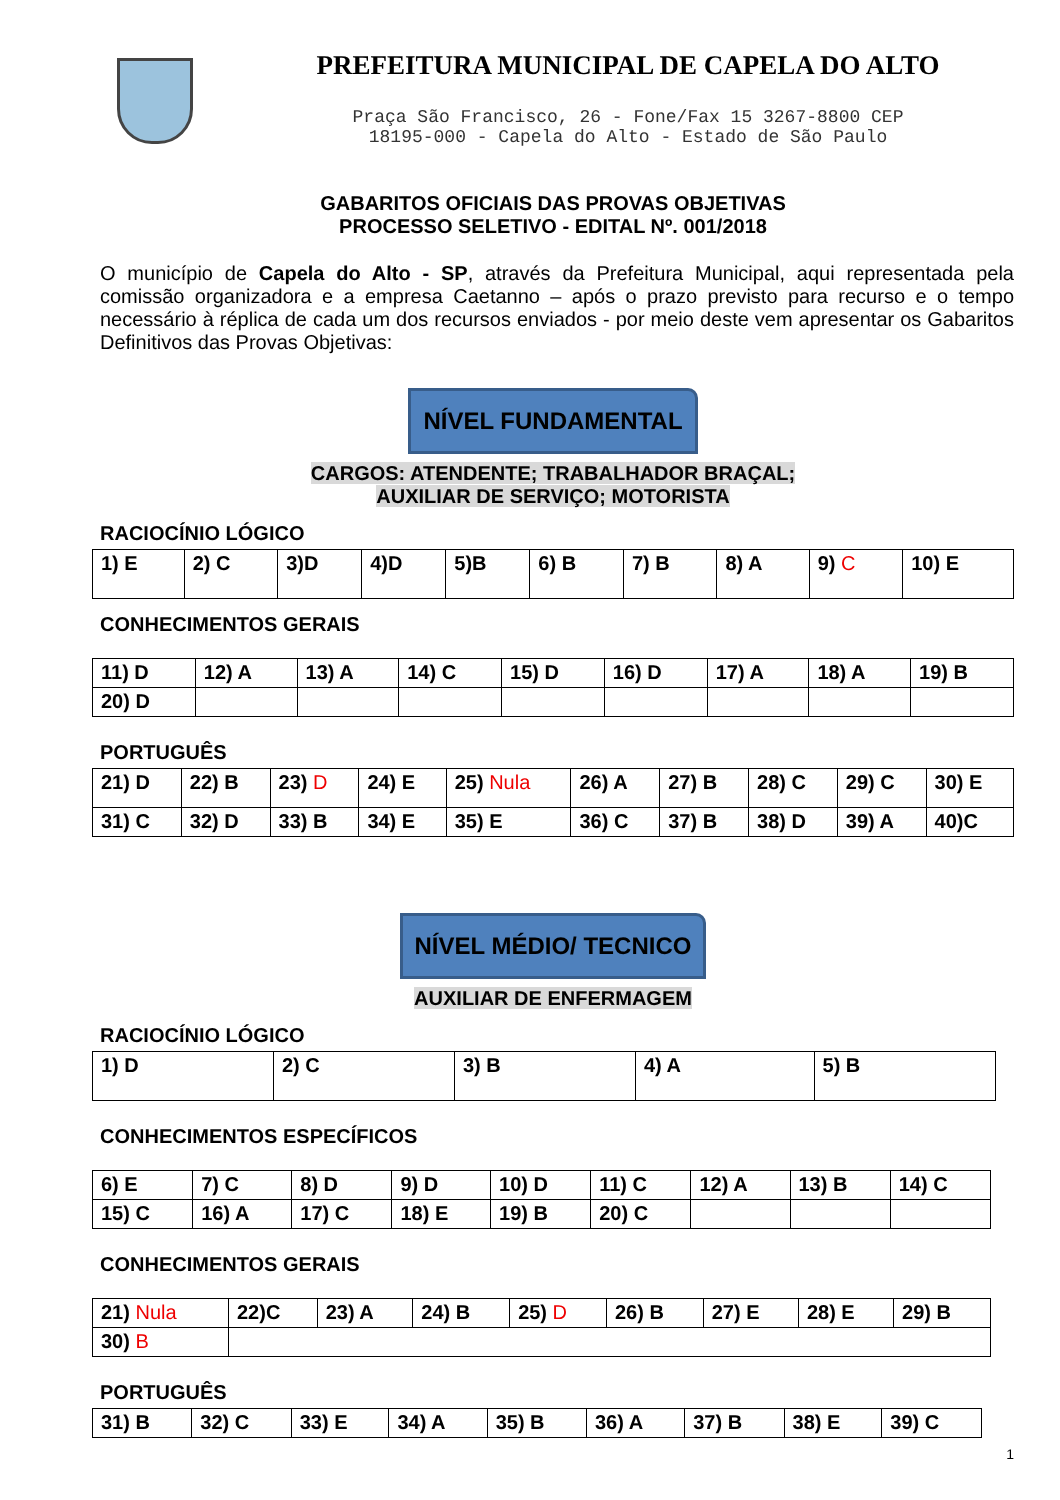PREFEITURA MUNICIPAL DE CAPELA DO ALTO
Praça São Francisco, 26 - Fone/Fax 15 3267-8800 CEP
18195-000 - Capela do Alto - Estado de São Paulo
GABARITOS OFICIAIS DAS PROVAS OBJETIVAS
PROCESSO SELETIVO - EDITAL Nº. 001/2018
O município de Capela do Alto - SP, através da Prefeitura Municipal, aqui representada pela comissão organizadora e a empresa Caetanno – após o prazo previsto para recurso e o tempo necessário à réplica de cada um dos recursos enviados - por meio deste vem apresentar os Gabaritos Definitivos das Provas Objetivas:
NÍVEL FUNDAMENTAL
CARGOS: ATENDENTE; TRABALHADOR BRAÇAL;
AUXILIAR DE SERVIÇO; MOTORISTA
RACIOCÍNIO LÓGICO
| 1) E | 2) C | 3)D | 4)D | 5)B | 6) B | 7) B | 8) A | 9) C | 10) E |
CONHECIMENTOS GERAIS
| 11) D | 12) A | 13) A | 14) C | 15) D | 16) D | 17) A | 18) A | 19) B |
| 20) D | | | | | | | | |
PORTUGUÊS
| 21) D | 22) B | 23) D | 24) E | 25) Nula | 26) A | 27) B | 28) C | 29) C | 30) E |
| 31) C | 32) D | 33) B | 34) E | 35) E | 36) C | 37) B | 38) D | 39) A | 40)C |
NÍVEL MÉDIO/ TECNICO
AUXILIAR DE ENFERMAGEM
RACIOCÍNIO LÓGICO
| 1) D | 2) C | 3) B | 4) A | 5) B |
CONHECIMENTOS ESPECÍFICOS
| 6) E | 7) C | 8) D | 9) D | 10) D | 11) C | 12) A | 13) B | 14) C |
| 15) C | 16) A | 17) C | 18) E | 19) B | 20) C | | | |
CONHECIMENTOS GERAIS
| 21) Nula | 22)C | 23) A | 24) B | 25) D | 26) B | 27) E | 28) E | 29) B |
| 30) B | | | | | | | | |
PORTUGUÊS
| 31) B | 32) C | 33) E | 34) A | 35) B | 36) A | 37) B | 38) E | 39) C |
1